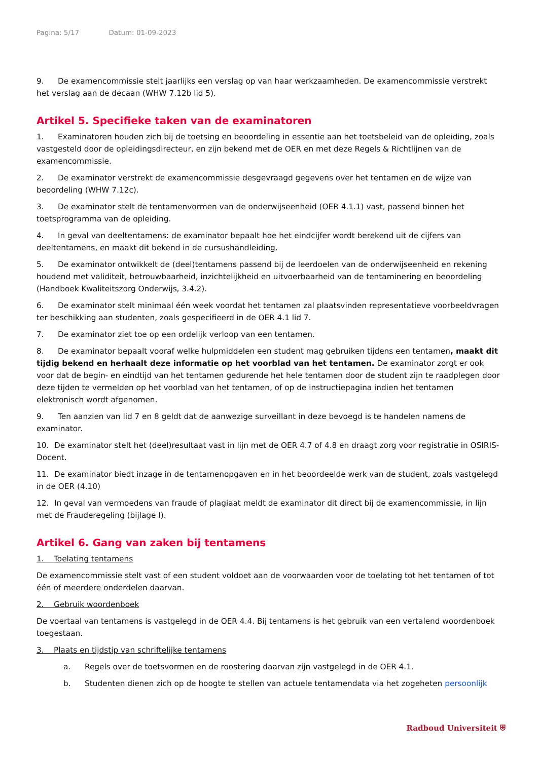Pagina: 5/17 Datum: 01-09-2023
9. De examencommissie stelt jaarlijks een verslag op van haar werkzaamheden. De examencommissie verstrekt het verslag aan de decaan (WHW 7.12b lid 5).
Artikel 5. Specifieke taken van de examinatoren
1. Examinatoren houden zich bij de toetsing en beoordeling in essentie aan het toetsbeleid van de opleiding, zoals vastgesteld door de opleidingsdirecteur, en zijn bekend met de OER en met deze Regels & Richtlijnen van de examencommissie.
2. De examinator verstrekt de examencommissie desgevraagd gegevens over het tentamen en de wijze van beoordeling (WHW 7.12c).
3. De examinator stelt de tentamenvormen van de onderwijseenheid (OER 4.1.1) vast, passend binnen het toetsprogramma van de opleiding.
4. In geval van deeltentamens: de examinator bepaalt hoe het eindcijfer wordt berekend uit de cijfers van deeltentamens, en maakt dit bekend in de cursushandleiding.
5. De examinator ontwikkelt de (deel)tentamens passend bij de leerdoelen van de onderwijseenheid en rekening houdend met validiteit, betrouwbaarheid, inzichtelijkheid en uitvoerbaarheid van de tentaminering en beoordeling (Handboek Kwaliteitszorg Onderwijs, 3.4.2).
6. De examinator stelt minimaal één week voordat het tentamen zal plaatsvinden representatieve voorbeeldvragen ter beschikking aan studenten, zoals gespecifieerd in de OER 4.1 lid 7.
7. De examinator ziet toe op een ordelijk verloop van een tentamen.
8. De examinator bepaalt vooraf welke hulpmiddelen een student mag gebruiken tijdens een tentamen, maakt dit tijdig bekend en herhaalt deze informatie op het voorblad van het tentamen. De examinator zorgt er ook voor dat de begin- en eindtijd van het tentamen gedurende het hele tentamen door de student zijn te raadplegen door deze tijden te vermelden op het voorblad van het tentamen, of op de instructiepagina indien het tentamen elektronisch wordt afgenomen.
9. Ten aanzien van lid 7 en 8 geldt dat de aanwezige surveillant in deze bevoegd is te handelen namens de examinator.
10. De examinator stelt het (deel)resultaat vast in lijn met de OER 4.7 of 4.8 en draagt zorg voor registratie in OSIRIS-Docent.
11. De examinator biedt inzage in de tentamenopgaven en in het beoordeelde werk van de student, zoals vastgelegd in de OER (4.10)
12. In geval van vermoedens van fraude of plagiaat meldt de examinator dit direct bij de examencommissie, in lijn met de Frauderegeling (bijlage I).
Artikel 6. Gang van zaken bij tentamens
1. Toelating tentamens
De examencommissie stelt vast of een student voldoet aan de voorwaarden voor de toelating tot het tentamen of tot één of meerdere onderdelen daarvan.
2. Gebruik woordenboek
De voertaal van tentamens is vastgelegd in de OER 4.4. Bij tentamens is het gebruik van een vertalend woordenboek toegestaan.
3. Plaats en tijdstip van schriftelijke tentamens
a. Regels over de toetsvormen en de roostering daarvan zijn vastgelegd in de OER 4.1.
b. Studenten dienen zich op de hoogte te stellen van actuele tentamendata via het zogeheten persoonlijk
Radboud Universiteit ⛨